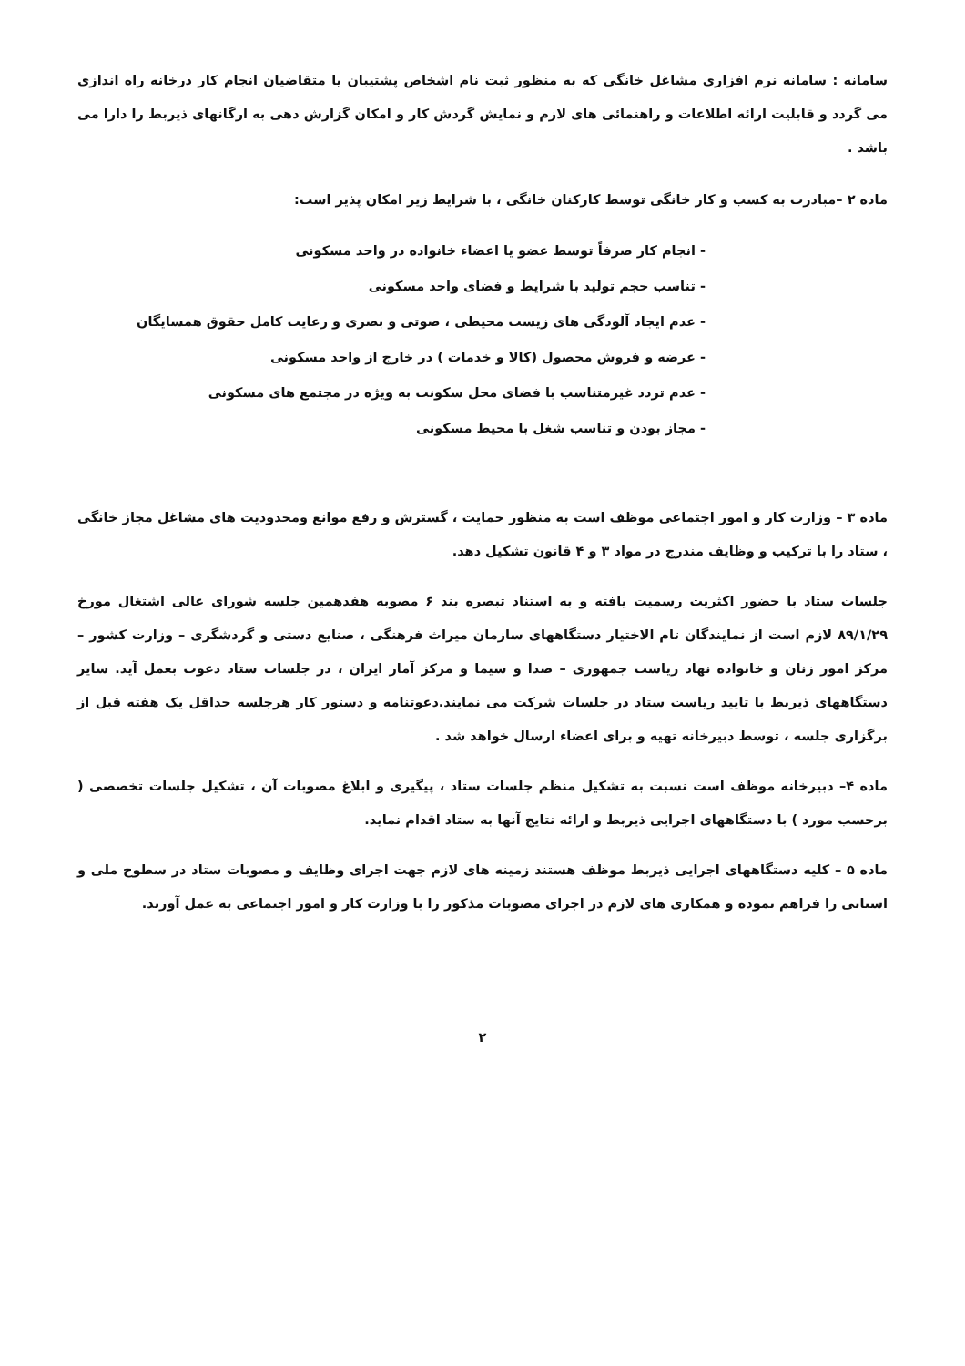سامانه : سامانه نرم افزاری مشاغل خانگی که به منظور ثبت نام اشخاص پشتیبان یا متقاضیان انجام کار درخانه راه اندازی می گردد و قابلیت ارائه اطلاعات و راهنمائی های لازم و نمایش گردش کار و امکان گزارش دهی به ارگانهای ذیربط را دارا می باشد .
ماده ۲ –مبادرت به کسب و کار خانگی توسط کارکنان خانگی ، با شرایط زیر امکان پذیر است:
- انجام کار صرفاً توسط عضو یا اعضاء خانواده در واحد مسکونی
- تناسب حجم تولید با شرایط و فضای واحد مسکونی
- عدم ایجاد آلودگی های زیست محیطی ، صوتی و بصری و رعایت کامل حقوق همسایگان
- عرضه و فروش محصول (کالا و خدمات ) در خارج از واحد مسکونی
- عدم تردد غیرمتناسب با فضای محل سکونت به ویژه در مجتمع های مسکونی
- مجاز بودن و تناسب شغل با محیط مسکونی
ماده ۳ – وزارت کار و امور اجتماعی موظف است به منظور حمایت ، گسترش و رفع موانع ومحدودیت های مشاغل مجاز خانگی ، ستاد را با ترکیب و وظایف مندرج در مواد ۳ و ۴ قانون تشکیل دهد.
جلسات ستاد با حضور اکثریت رسمیت یافته و به استناد تبصره بند ۶ مصوبه هفدهمین جلسه شورای عالی اشتغال مورخ ۸۹/۱/۲۹ لازم است از نمایندگان تام الاختیار دستگاههای سازمان میراث فرهنگی ، صنایع دستی و گردشگری – وزارت کشور – مرکز امور زنان و خانواده نهاد ریاست جمهوری – صدا و سیما و مرکز آمار ایران ، در جلسات ستاد دعوت بعمل آید. سایر دستگاههای ذیربط با تایید ریاست ستاد در جلسات شرکت می نمایند.دعوتنامه و دستور کار هرجلسه حداقل یک هفته قبل از برگزاری جلسه ، توسط دبیرخانه تهیه و برای اعضاء ارسال خواهد شد .
ماده ۴– دبیرخانه موظف است نسبت به تشکیل منظم جلسات ستاد ، پیگیری و ابلاغ مصوبات آن ، تشکیل جلسات تخصصی ( برحسب مورد ) با دستگاههای اجرایی ذیربط و ارائه نتایج آنها به ستاد اقدام نماید.
ماده ۵ – کلیه دستگاههای اجرایی ذیربط موظف هستند زمینه های لازم جهت اجرای وظایف و مصوبات ستاد در سطوح ملی و استانی را فراهم نموده و همکاری های لازم در اجرای مصوبات مذکور را با وزارت کار و امور اجتماعی به عمل آورند.
۲